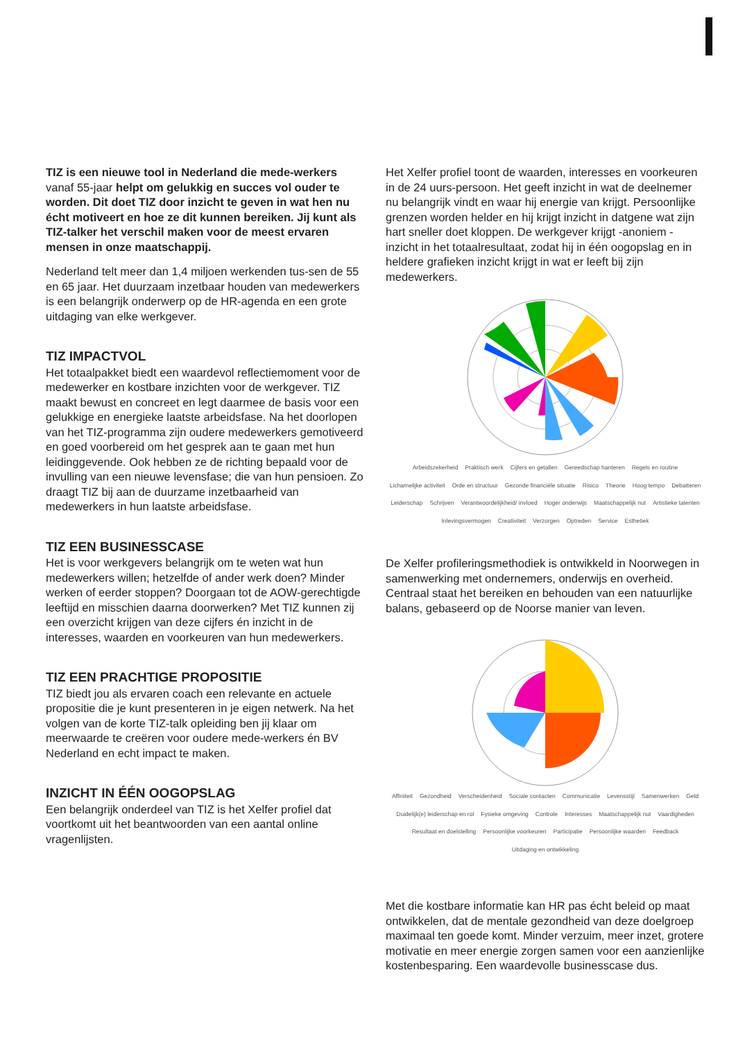TIZ is een nieuwe tool in Nederland die mede-werkers vanaf 55-jaar helpt om gelukkig en succes vol ouder te worden. Dit doet TIZ door inzicht te geven in wat hen nu écht motiveert en hoe ze dit kunnen bereiken. Jij kunt als TIZ-talker het verschil maken voor de meest ervaren mensen in onze maatschappij.
Nederland telt meer dan 1,4 miljoen werkenden tus-sen de 55 en 65 jaar. Het duurzaam inzetbaar houden van medewerkers is een belangrijk onderwerp op de HR-agenda en een grote uitdaging van elke werkgever.
TIZ IMPACTVOL
Het totaalpakket biedt een waardevol reflectiemoment voor de medewerker en kostbare inzichten voor de werkgever. TIZ maakt bewust en concreet en legt daarmee de basis voor een gelukkige en energieke laatste arbeidsfase. Na het doorlopen van het TIZ-programma zijn oudere medewerkers gemotiveerd en goed voorbereid om het gesprek aan te gaan met hun leidinggevende. Ook hebben ze de richting bepaald voor de invulling van een nieuwe levensfase; die van hun pensioen. Zo draagt TIZ bij aan de duurzame inzetbaarheid van medewerkers in hun laatste arbeidsfase.
TIZ EEN BUSINESSCASE
Het is voor werkgevers belangrijk om te weten wat hun medewerkers willen; hetzelfde of ander werk doen? Minder werken of eerder stoppen? Doorgaan tot de AOW-gerechtigde leeftijd en misschien daarna doorwerken? Met TIZ kunnen zij een overzicht krijgen van deze cijfers én inzicht in de interesses, waarden en voorkeuren van hun medewerkers.
TIZ EEN PRACHTIGE PROPOSITIE
TIZ biedt jou als ervaren coach een relevante en actuele propositie die je kunt presenteren in je eigen netwerk. Na het volgen van de korte TIZ-talk opleiding ben jij klaar om meerwaarde te creëren voor oudere mede-werkers én BV Nederland en echt impact te maken.
INZICHT IN ÉÉN OOGOPSLAG
Een belangrijk onderdeel van TIZ is het Xelfer profiel dat voortkomt uit het beantwoorden van een aantal online vragenlijsten.
Het Xelfer profiel toont de waarden, interesses en voorkeuren in de 24 uurs-persoon. Het geeft inzicht in wat de deelnemer nu belangrijk vindt en waar hij energie van krijgt. Persoonlijke grenzen worden helder en hij krijgt inzicht in datgene wat zijn hart sneller doet kloppen. De werkgever krijgt -anoniem - inzicht in het totaalresultaat, zodat hij in één oogopslag en in heldere grafieken inzicht krijgt in wat er leeft bij zijn medewerkers.
Arbeidszekerheid Praktisch werk Cijfers en getallen Gereedschap hanteren Regels en routine Lichamelijke activiteit Orde en structuur Gezonde financiële situatie Risico Theorie Hoog tempo Debatteren Leiderschap Schrijven Verantwoordelijkheid/ invloed Hoger onderwijs Maatschappelijk nut Artistieke talenten Inlevingsvermogen Creativiteit Verzorgen Optreden Service Esthetiek
De Xelfer profileringsmethodiek is ontwikkeld in Noorwegen in samenwerking met ondernemers, onderwijs en overheid. Centraal staat het bereiken en behouden van een natuurlijke balans, gebaseerd op de Noorse manier van leven.
Affiniteit Gezondheid Verscheidenheid Sociale contacten Communicatie Levensstijl Samenwerken Geld Duidelijk(e) leiderschap en rol Fysieke omgeving Controle Interesses Maatschappelijk nut Vaardigheden Resultaat en doelstelling Persoonlijke voorkeuren Participatie Persoonlijke waarden Feedback Uitdaging en ontwikkeling
Met die kostbare informatie kan HR pas écht beleid op maat ontwikkelen, dat de mentale gezondheid van deze doelgroep maximaal ten goede komt. Minder verzuim, meer inzet, grotere motivatie en meer energie zorgen samen voor een aanzienlijke kostenbesparing. Een waardevolle businesscase dus.